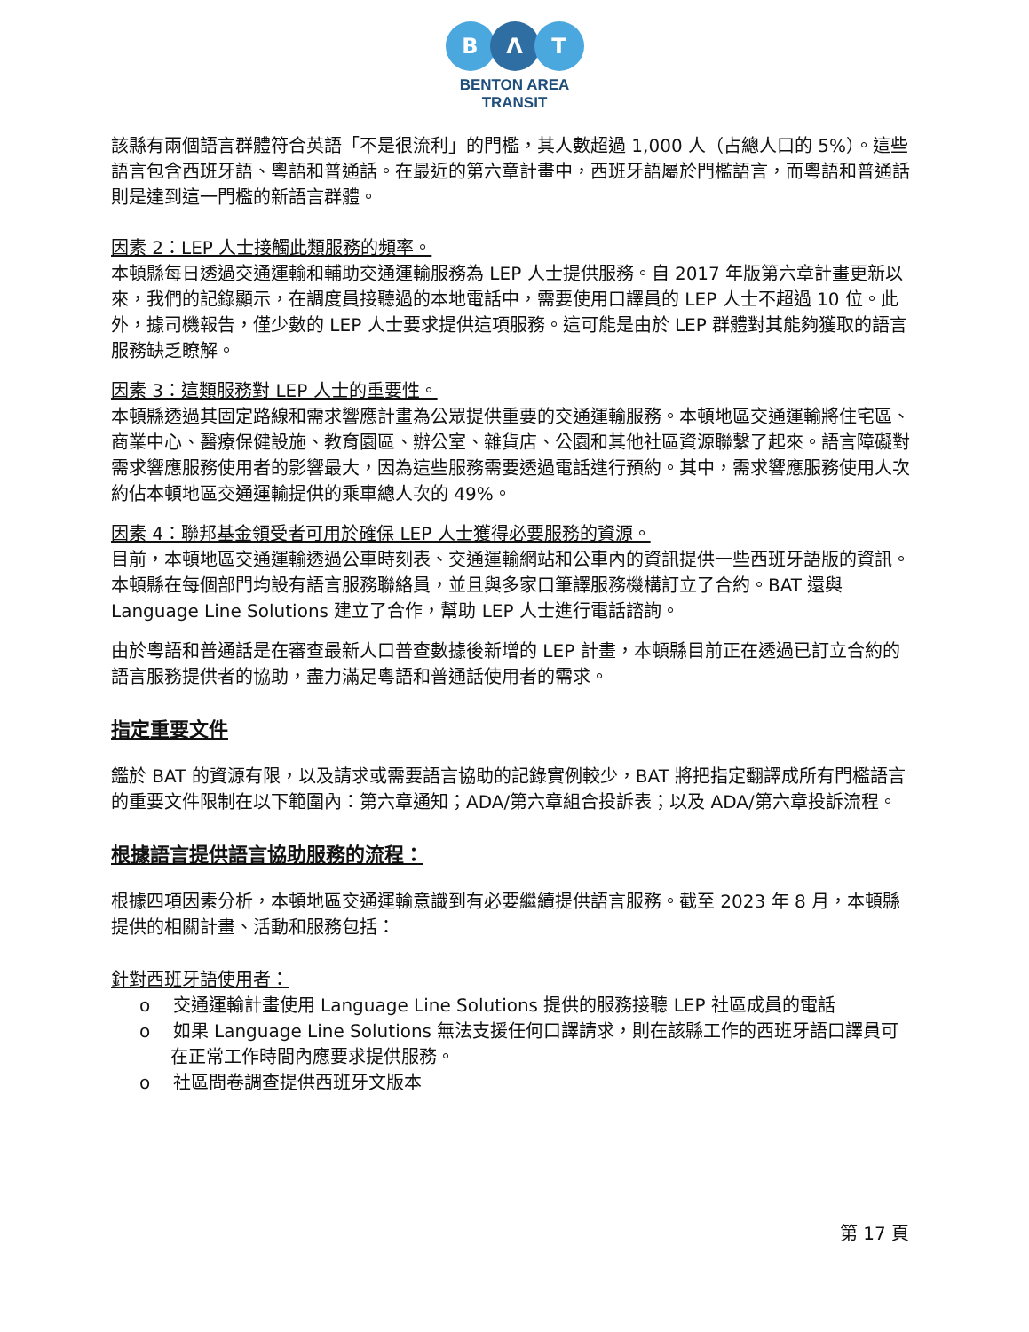B Λ T
BENTON AREA
TRANSIT
該縣有兩個語言群體符合英語「不是很流利」的門檻，其人數超過 1,000 人（占總人口的 5%）。這些語言包含西班牙語、粵語和普通話。在最近的第六章計畫中，西班牙語屬於門檻語言，而粵語和普通話則是達到這一門檻的新語言群體。
因素 2：LEP 人士接觸此類服務的頻率。
本頓縣每日透過交通運輸和輔助交通運輸服務為 LEP 人士提供服務。自 2017 年版第六章計畫更新以來，我們的記錄顯示，在調度員接聽過的本地電話中，需要使用口譯員的 LEP 人士不超過 10 位。此外，據司機報告，僅少數的 LEP 人士要求提供這項服務。這可能是由於 LEP 群體對其能夠獲取的語言服務缺乏瞭解。
因素 3：這類服務對 LEP 人士的重要性。
本頓縣透過其固定路線和需求響應計畫為公眾提供重要的交通運輸服務。本頓地區交通運輸將住宅區、商業中心、醫療保健設施、教育園區、辦公室、雜貨店、公園和其他社區資源聯繫了起來。語言障礙對需求響應服務使用者的影響最大，因為這些服務需要透過電話進行預約。其中，需求響應服務使用人次約佔本頓地區交通運輸提供的乘車總人次的 49%。
因素 4：聯邦基金領受者可用於確保 LEP 人士獲得必要服務的資源。
目前，本頓地區交通運輸透過公車時刻表、交通運輸網站和公車內的資訊提供一些西班牙語版的資訊。本頓縣在每個部門均設有語言服務聯絡員，並且與多家口筆譯服務機構訂立了合約。BAT 還與 Language Line Solutions 建立了合作，幫助 LEP 人士進行電話諮詢。
由於粵語和普通話是在審查最新人口普查數據後新增的 LEP 計畫，本頓縣目前正在透過已訂立合約的語言服務提供者的協助，盡力滿足粵語和普通話使用者的需求。
指定重要文件
鑑於 BAT 的資源有限，以及請求或需要語言協助的記錄實例較少，BAT 將把指定翻譯成所有門檻語言的重要文件限制在以下範圍內：第六章通知；ADA/第六章組合投訴表；以及 ADA/第六章投訴流程。
根據語言提供語言協助服務的流程：
根據四項因素分析，本頓地區交通運輸意識到有必要繼續提供語言服務。截至 2023 年 8 月，本頓縣提供的相關計畫、活動和服務包括：
針對西班牙語使用者：
o 交通運輸計畫使用 Language Line Solutions 提供的服務接聽 LEP 社區成員的電話
o 如果 Language Line Solutions 無法支援任何口譯請求，則在該縣工作的西班牙語口譯員可在正常工作時間內應要求提供服務。
o 社區問卷調查提供西班牙文版本
第 17 頁